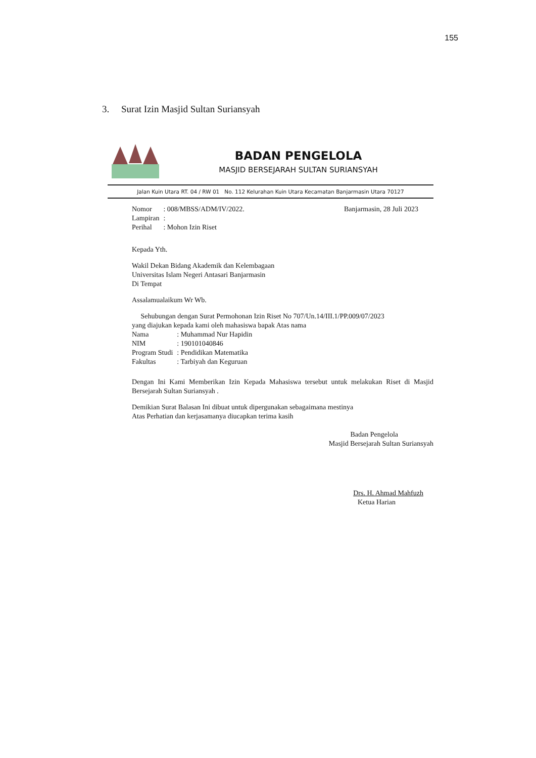155
3. Surat Izin Masjid Sultan Suriansyah
BADAN PENGELOLA
MASJID BERSEJARAH SULTAN SURIANSYAH
Jalan Kuin Utara RT. 04 / RW 01 No. 112 Kelurahan Kuin Utara Kecamatan Banjarmasin Utara 70127
| Nomor | : 008/MBSS/ADM/IV/2022. |
| Lampiran | : |
| Perihal | : Mohon Izin Riset |
Banjarmasin, 28 Juli 2023
Kepada Yth.
Wakil Dekan Bidang Akademik dan Kelembagaan
Universitas Islam Negeri Antasari Banjarmasin
Di Tempat
Assalamualaikum Wr Wb.
Sehubungan dengan Surat Permohonan Izin Riset No 707/Un.14/III.1/PP.009/07/2023
yang diajukan kepada kami oleh mahasiswa bapak Atas nama
| Nama | : Muhammad Nur Hapidin |
| NIM | : 190101040846 |
| Program Studi | : Pendidikan Matematika |
| Fakultas | : Tarbiyah dan Keguruan |
Dengan Ini Kami Memberikan Izin Kepada Mahasiswa tersebut untuk melakukan Riset di Masjid Bersejarah Sultan Suriansyah .
Demikian Surat Balasan Ini dibuat untuk dipergunakan sebagaimana mestinya
Atas Perhatian dan kerjasamanya diucapkan terima kasih
Badan Pengelola
Masjid Bersejarah Sultan Suriansyah
Drs. H. Ahmad Mahfuzh
Ketua Harian